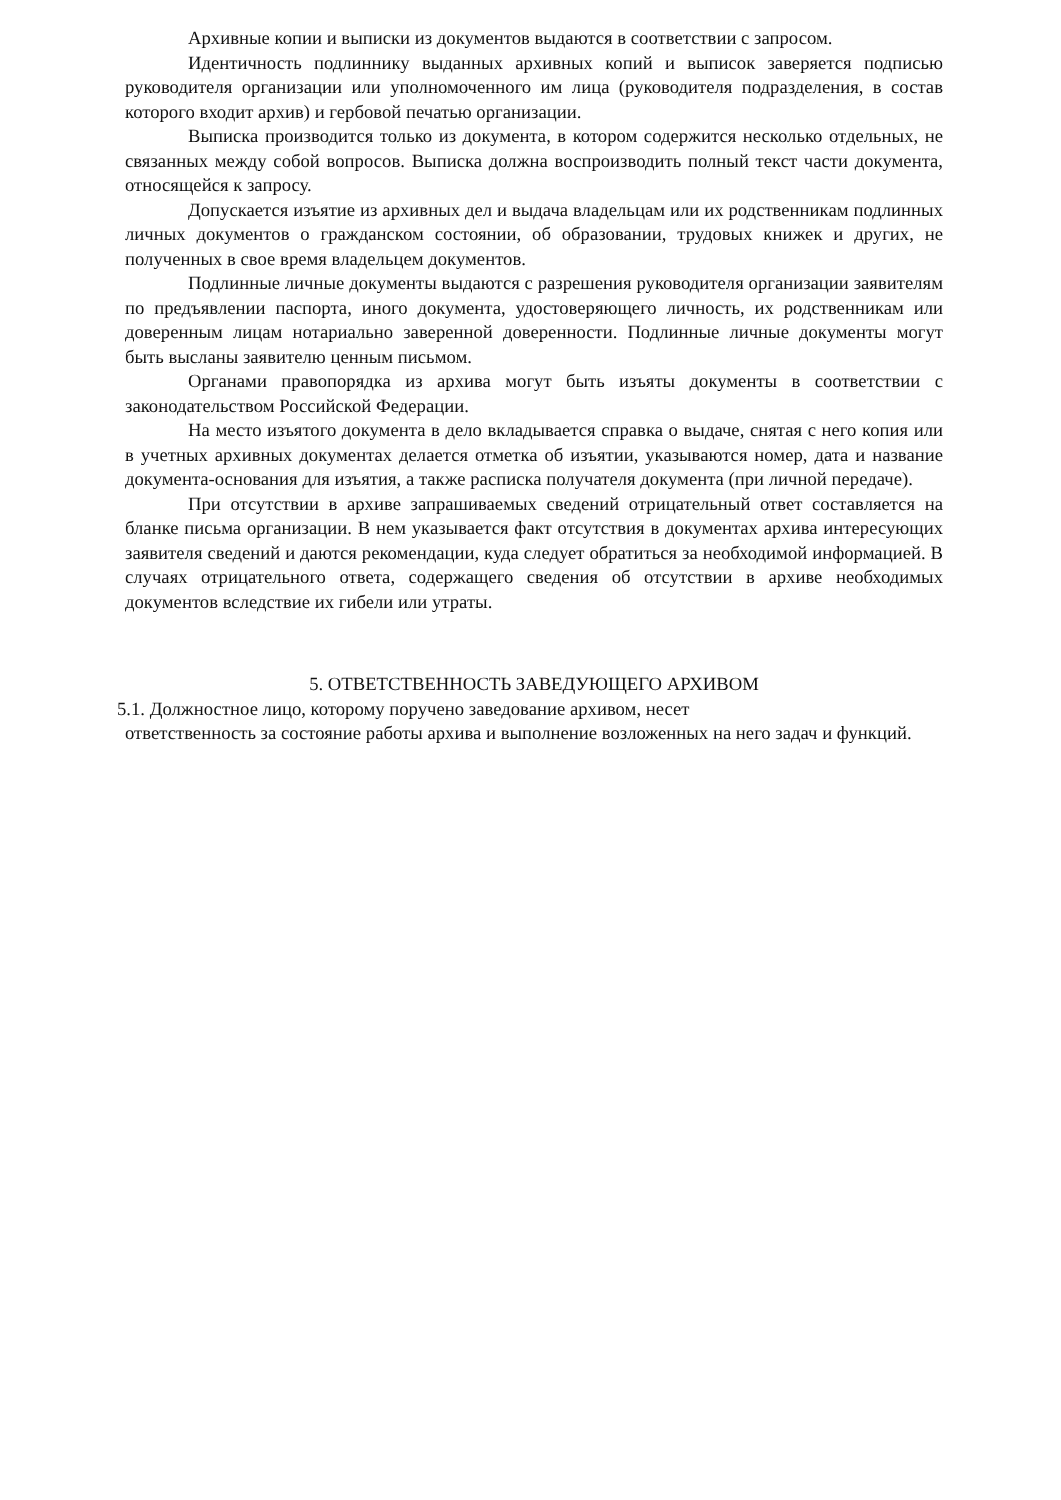Архивные копии и выписки из документов выдаются в соответствии с запросом.
Идентичность подлиннику выданных архивных копий и выписок заверяется подписью руководителя организации или уполномоченного им лица (руководителя подразделения, в состав которого входит архив) и гербовой печатью организации.
Выписка производится только из документа, в котором содержится несколько отдельных, не связанных между собой вопросов. Выписка должна воспроизводить полный текст части документа, относящейся к запросу.
Допускается изъятие из архивных дел и выдача владельцам или их родственникам подлинных личных документов о гражданском состоянии, об образовании, трудовых книжек и других, не полученных в свое время владельцем документов.
Подлинные личные документы выдаются с разрешения руководителя организации заявителям по предъявлении паспорта, иного документа, удостоверяющего личность, их родственникам или доверенным лицам нотариально заверенной доверенности. Подлинные личные документы могут быть высланы заявителю ценным письмом.
Органами правопорядка из архива могут быть изъяты документы в соответствии с законодательством Российской Федерации.
На место изъятого документа в дело вкладывается справка о выдаче, снятая с него копия или в учетных архивных документах делается отметка об изъятии, указываются номер, дата и название документа-основания для изъятия, а также расписка получателя документа (при личной передаче).
При отсутствии в архиве запрашиваемых сведений отрицательный ответ составляется на бланке письма организации. В нем указывается факт отсутствия в документах архива интересующих заявителя сведений и даются рекомендации, куда следует обратиться за необходимой информацией. В случаях отрицательного ответа, содержащего сведения об отсутствии в архиве необходимых документов вследствие их гибели или утраты.
5. ОТВЕТСТВЕННОСТЬ ЗАВЕДУЮЩЕГО АРХИВОМ
5.1. Должностное лицо, которому поручено заведование архивом, несет
ответственность за состояние работы архива и выполнение возложенных на него задач и функций.